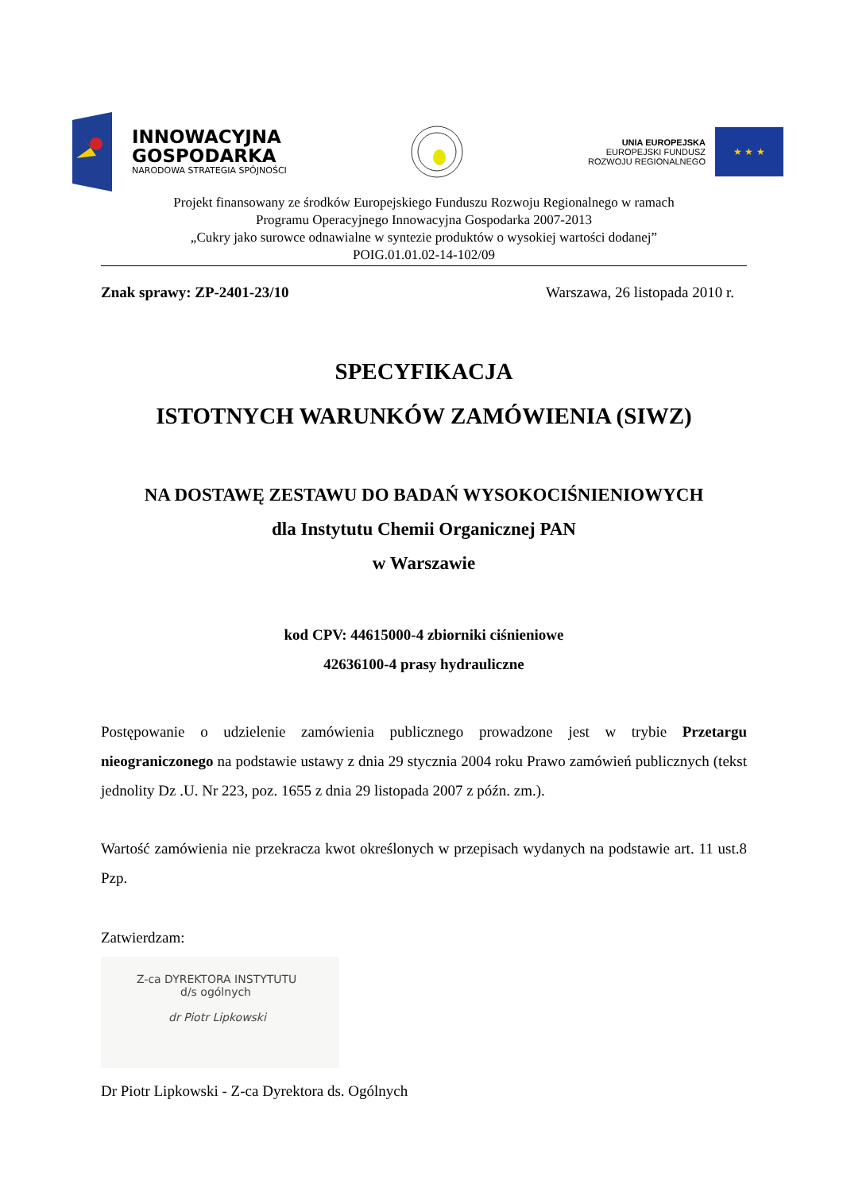INNOWACYJNA
GOSPODARKA
NARODOWA STRATEGIA SPÓJNOŚCI
UNIA EUROPEJSKA
EUROPEJSKI FUNDUSZ
ROZWOJU REGIONALNEGO
★ ★ ★
Projekt finansowany ze środków Europejskiego Funduszu Rozwoju Regionalnego w ramach
Programu Operacyjnego Innowacyjna Gospodarka 2007-2013
„Cukry jako surowce odnawialne w syntezie produktów o wysokiej wartości dodanej”
POIG.01.01.02-14-102/09
Znak sprawy: ZP-2401-23/10 Warszawa, 26 listopada 2010 r.
SPECYFIKACJA
ISTOTNYCH WARUNKÓW ZAMÓWIENIA (SIWZ)
NA DOSTAWĘ ZESTAWU DO BADAŃ WYSOKOCIŚNIENIOWYCH
dla Instytutu Chemii Organicznej PAN
w Warszawie
kod CPV: 44615000-4 zbiorniki ciśnieniowe
42636100-4 prasy hydrauliczne
Postępowanie o udzielenie zamówienia publicznego prowadzone jest w trybie Przetargu nieograniczonego na podstawie ustawy z dnia 29 stycznia 2004 roku Prawo zamówień publicznych (tekst jednolity Dz .U. Nr 223, poz. 1655 z dnia 29 listopada 2007 z późn. zm.).
Wartość zamówienia nie przekracza kwot określonych w przepisach wydanych na podstawie art. 11 ust.8 Pzp.
Zatwierdzam:
Z-ca DYREKTORA INSTYTUTU
d/s ogólnych
dr Piotr Lipkowski
Dr Piotr Lipkowski - Z-ca Dyrektora ds. Ogólnych